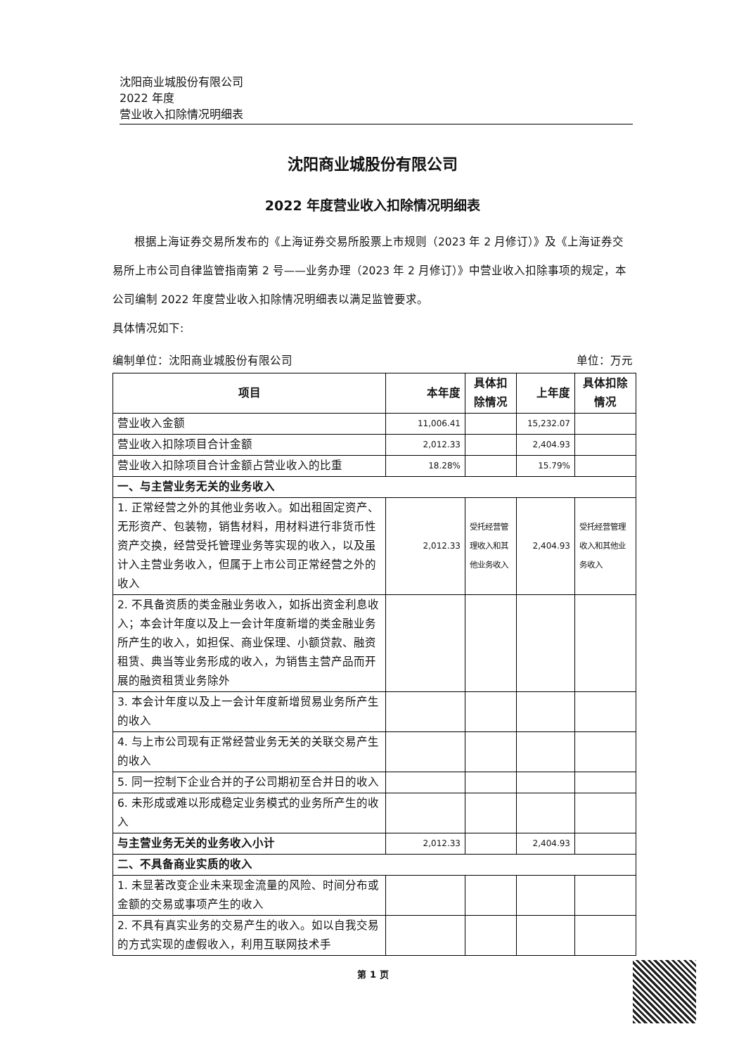沈阳商业城股份有限公司
2022 年度
营业收入扣除情况明细表
沈阳商业城股份有限公司
2022 年度营业收入扣除情况明细表
根据上海证券交易所发布的《上海证券交易所股票上市规则（2023 年 2 月修订）》及《上海证券交易所上市公司自律监管指南第 2 号——业务办理（2023 年 2 月修订）》中营业收入扣除事项的规定，本公司编制 2022 年度营业收入扣除情况明细表以满足监管要求。
具体情况如下:
编制单位：沈阳商业城股份有限公司 单位：万元
| 项目 | 本年度 | 具体扣除情况 | 上年度 | 具体扣除情况 |
| --- | --- | --- | --- | --- |
| 营业收入金额 | 11,006.41 | | 15,232.07 | |
| 营业收入扣除项目合计金额 | 2,012.33 | | 2,404.93 | |
| 营业收入扣除项目合计金额占营业收入的比重 | 18.28% | | 15.79% | |
| 一、与主营业务无关的业务收入 | | | | |
| 1. 正常经营之外的其他业务收入。如出租固定资产、无形资产、包装物，销售材料，用材料进行非货币性资产交换，经营受托管理业务等实现的收入，以及虽计入主营业务收入，但属于上市公司正常经营之外的收入 | 2,012.33 | 受托经营管理收入和其他业务收入 | 2,404.93 | 受托经营管理收入和其他业务收入 |
| 2. 不具备资质的类金融业务收入，如拆出资金利息收入；本会计年度以及上一会计年度新增的类金融业务所产生的收入，如担保、商业保理、小额贷款、融资租赁、典当等业务形成的收入，为销售主营产品而开展的融资租赁业务除外 | | | | |
| 3. 本会计年度以及上一会计年度新增贸易业务所产生的收入 | | | | |
| 4. 与上市公司现有正常经营业务无关的关联交易产生的收入 | | | | |
| 5. 同一控制下企业合并的子公司期初至合并日的收入 | | | | |
| 6. 未形成或难以形成稳定业务模式的业务所产生的收入 | | | | |
| 与主营业务无关的业务收入小计 | 2,012.33 | | 2,404.93 | |
| 二、不具备商业实质的收入 | | | | |
| 1. 未显著改变企业未来现金流量的风险、时间分布或金额的交易或事项产生的收入 | | | | |
| 2. 不具有真实业务的交易产生的收入。如以自我交易的方式实现的虚假收入，利用互联网技术手 | | | | |
第 1 页